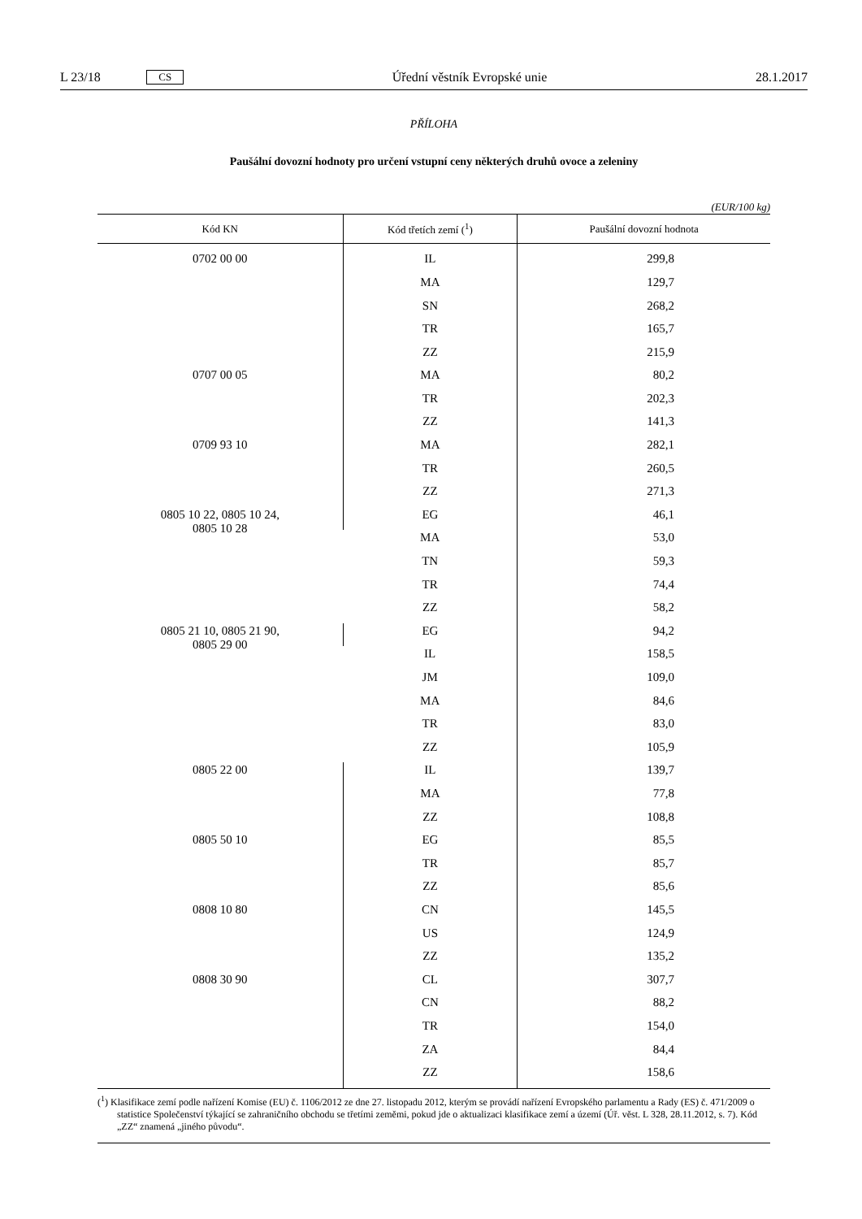L 23/18 CS Úřední věstník Evropské unie 28.1.2017
PŘÍLOHA
Paušální dovozní hodnoty pro určení vstupní ceny některých druhů ovoce a zeleniny
(EUR/100 kg)
| Kód KN | Kód třetích zemí (<sup>1</sup>) | Paušální dovozní hodnota |
| --- | --- | --- |
| 0702 00 00 | IL | 299,8 |
| | MA | 129,7 |
| | SN | 268,2 |
| | TR | 165,7 |
| | ZZ | 215,9 |
| 0707 00 05 | MA | 80,2 |
| | TR | 202,3 |
| | ZZ | 141,3 |
| 0709 93 10 | MA | 282,1 |
| | TR | 260,5 |
| | ZZ | 271,3 |
| 0805 10 22, 0805 10 24, 0805 10 28 | EG | 46,1 |
| | MA | 53,0 |
| | TN | 59,3 |
| | TR | 74,4 |
| | ZZ | 58,2 |
| 0805 21 10, 0805 21 90, 0805 29 00 | EG | 94,2 |
| | IL | 158,5 |
| | JM | 109,0 |
| | MA | 84,6 |
| | TR | 83,0 |
| | ZZ | 105,9 |
| 0805 22 00 | IL | 139,7 |
| | MA | 77,8 |
| | ZZ | 108,8 |
| 0805 50 10 | EG | 85,5 |
| | TR | 85,7 |
| | ZZ | 85,6 |
| 0808 10 80 | CN | 145,5 |
| | US | 124,9 |
| | ZZ | 135,2 |
| 0808 30 90 | CL | 307,7 |
| | CN | 88,2 |
| | TR | 154,0 |
| | ZA | 84,4 |
| | ZZ | 158,6 |
(<sup>1</sup>) Klasifikace zemí podle nařízení Komise (EU) č. 1106/2012 ze dne 27. listopadu 2012, kterým se provádí nařízení Evropského parlamentu a Rady (ES) č. 471/2009 o statistice Společenství týkající se zahraničního obchodu se třetími zeměmi, pokud jde o aktualizaci klasifikace zemí a území (Úř. věst. L 328, 28.11.2012, s. 7). Kód „ZZ“ znamená „jiného původu“.